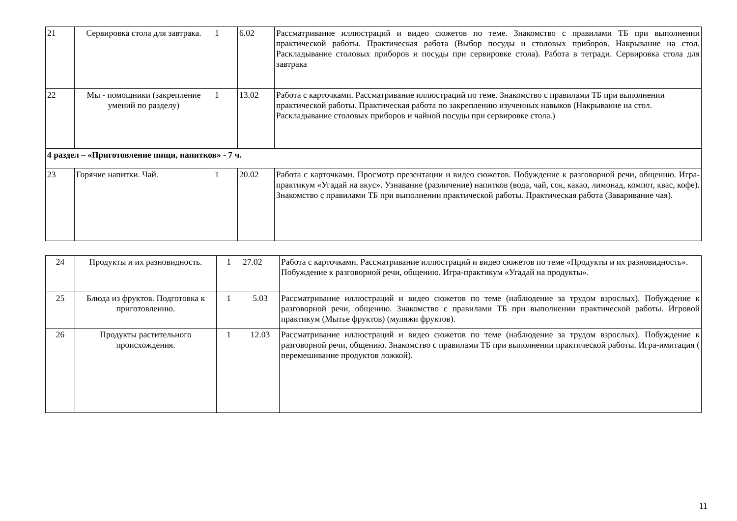| 21 | Сервировка стола для завтрака. | 1 | 6.02 | Рассматривание иллюстраций и видео сюжетов по теме. Знакомство с правилами ТБ при выполнении практической работы. Практическая работа (Выбор посуды и столовых приборов. Накрывание на стол. Раскладывание столовых приборов и посуды при сервировке стола). Работа в тетради. Сервировка стола для завтрака |
| 22 | Мы - помощники (закрепление умений по разделу) | 1 | 13.02 | Работа с карточками. Рассматривание иллюстраций по теме. Знакомство с правилами ТБ при выполнении практической работы. Практическая работа по закреплению изученных навыков (Накрывание на стол. Раскладывание столовых приборов и чайной посуды при сервировке стола.) |
| 4 раздел – «Приготовление пищи, напитков» - 7 ч. | | | | |
| 23 | Горячие напитки. Чай. | 1 | 20.02 | Работа с карточками. Просмотр презентации и видео сюжетов. Побуждение к разговорной речи, общению. Игра-практикум «Угадай на вкус». Узнавание (различение) напитков (вода, чай, сок, какао, лимонад, компот, квас, кофе). Знакомство с правилами ТБ при выполнении практической работы. Практическая работа (Заваривание чая). |
| 24 | Продукты и их разновидность. | 1 | 27.02 | Работа с карточками. Рассматривание иллюстраций и видео сюжетов по теме «Продукты и их разновидность». Побуждение к разговорной речи, общению. Игра-практикум «Угадай на продукты». |
| 25 | Блюда из фруктов. Подготовка к приготовлению. | 1 | 5.03 | Рассматривание иллюстраций и видео сюжетов по теме (наблюдение за трудом взрослых). Побуждение к разговорной речи, общению. Знакомство с правилами ТБ при выполнении практической работы. Игровой практикум (Мытье фруктов) (муляжи фруктов). |
| 26 | Продукты растительного происхождения. | 1 | 12.03 | Рассматривание иллюстраций и видео сюжетов по теме (наблюдение за трудом взрослых). Побуждение к разговорной речи, общению. Знакомство с правилами ТБ при выполнении практической работы. Игра-имитация ( перемешивание продуктов ложкой). |
11